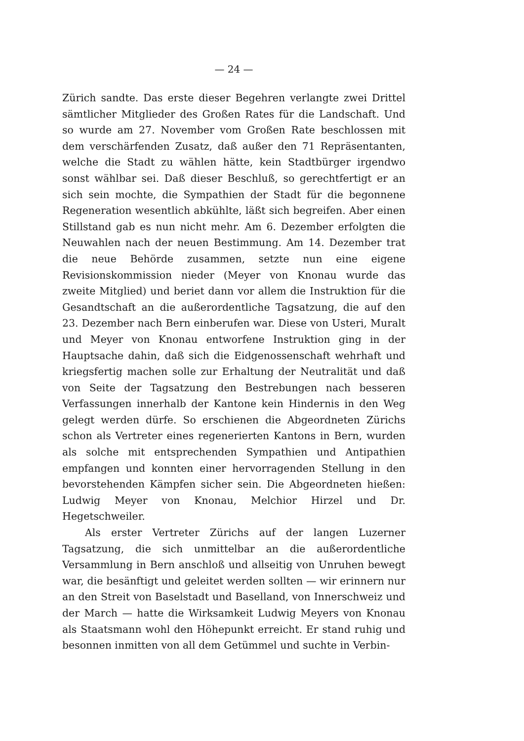— 24 —
Zürich sandte. Das erste dieser Begehren verlangte zwei Drittel sämtlicher Mitglieder des Großen Rates für die Landschaft. Und so wurde am 27. November vom Großen Rate beschlossen mit dem verschärfenden Zusatz, daß außer den 71 Repräsentanten, welche die Stadt zu wählen hätte, kein Stadtbürger irgendwo sonst wählbar sei. Daß dieser Beschluß, so gerechtfertigt er an sich sein mochte, die Sympathien der Stadt für die begonnene Regeneration wesentlich abkühlte, läßt sich begreifen. Aber einen Stillstand gab es nun nicht mehr. Am 6. Dezember erfolgten die Neuwahlen nach der neuen Bestimmung. Am 14. Dezember trat die neue Behörde zusammen, setzte nun eine eigene Revisionskommission nieder (Meyer von Knonau wurde das zweite Mitglied) und beriet dann vor allem die Instruktion für die Gesandtschaft an die außerordentliche Tagsatzung, die auf den 23. Dezember nach Bern einberufen war. Diese von Usteri, Muralt und Meyer von Knonau entworfene Instruktion ging in der Hauptsache dahin, daß sich die Eidgenossenschaft wehrhaft und kriegsfertig machen solle zur Erhaltung der Neutralität und daß von Seite der Tagsatzung den Bestrebungen nach besseren Verfassungen innerhalb der Kantone kein Hindernis in den Weg gelegt werden dürfe. So erschienen die Abgeordneten Zürichs schon als Vertreter eines regenerierten Kantons in Bern, wurden als solche mit entsprechenden Sympathien und Antipathien empfangen und konnten einer hervorragenden Stellung in den bevorstehenden Kämpfen sicher sein. Die Abgeordneten hießen: Ludwig Meyer von Knonau, Melchior Hirzel und Dr. Hegetschweiler.
Als erster Vertreter Zürichs auf der langen Luzerner Tagsatzung, die sich unmittelbar an die außerordentliche Versammlung in Bern anschloß und allseitig von Unruhen bewegt war, die besänftigt und geleitet werden sollten — wir erinnern nur an den Streit von Baselstadt und Baselland, von Innerschweiz und der March — hatte die Wirksamkeit Ludwig Meyers von Knonau als Staatsmann wohl den Höhepunkt erreicht. Er stand ruhig und besonnen inmitten von all dem Getümmel und suchte in Verbin-